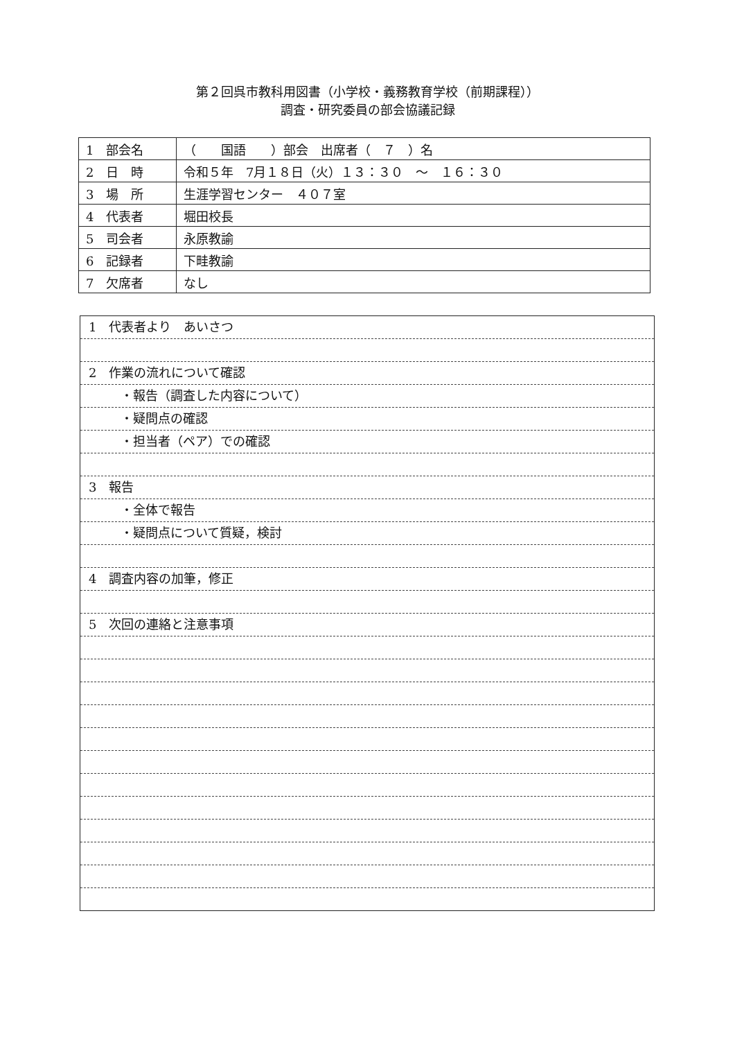第２回呉市教科用図書（小学校・義務教育学校（前期課程））
調査・研究委員の部会協議記録
| 1 部会名 | （ 国語 ）部会 出席者（ ７ ）名 |
| 2 日 時 | 令和５年 7月１８日（火）１３：３０ ～ １６：３０ |
| 3 場 所 | 生涯学習センター ４０７室 |
| 4 代表者 | 堀田校長 |
| 5 司会者 | 永原教諭 |
| 6 記録者 | 下畦教諭 |
| 7 欠席者 | なし |
1　代表者より　あいさつ
2　作業の流れについて確認
・報告（調査した内容について）
・疑問点の確認
・担当者（ペア）での確認
3　報告
・全体で報告
・疑問点について質疑，検討
4　調査内容の加筆，修正
5　次回の連絡と注意事項